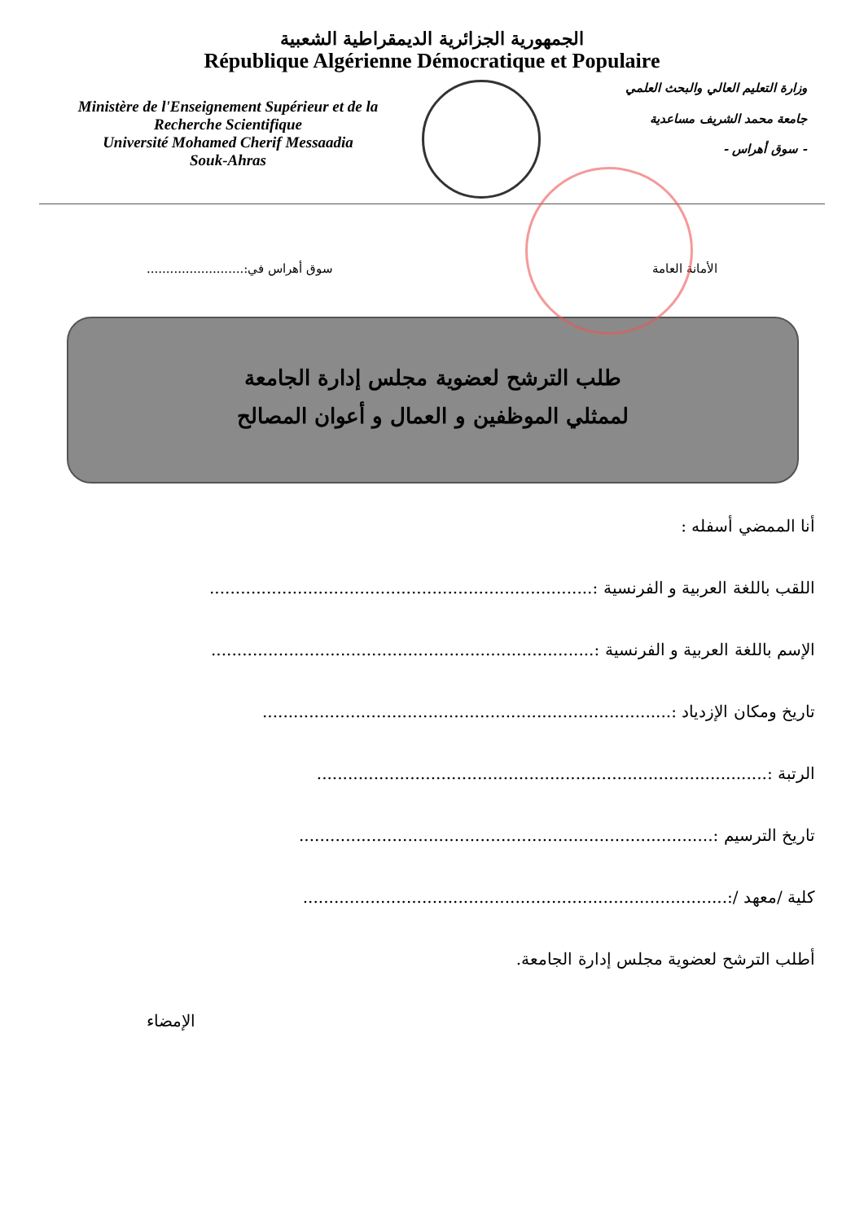الجمهورية الجزائرية الديمقراطية الشعبية
République Algérienne Démocratique et Populaire
Ministère de l'Enseignement Supérieur et de la Recherche Scientifique
Université Mohamed Cherif Messaadia
Souk-Ahras
وزارة التعليم العالي والبحث العلمي
جامعة محمد الشريف مساعدية
- سوق أهراس -
الأمانة العامة سوق أهراس في:.........................
طلب الترشح لعضوية مجلس إدارة الجامعة
لممثلي الموظفين و العمال و أعوان المصالح
أنا الممضي أسفله :
اللقب باللغة العربية و الفرنسية :..........................................................................
الإسم باللغة العربية و الفرنسية :..........................................................................
تاريخ ومكان الإزدياد :...............................................................................
الرتبة :.......................................................................................
تاريخ الترسيم :................................................................................
كلية /معهد /:..................................................................................
أطلب الترشح لعضوية مجلس إدارة الجامعة.
الإمضاء